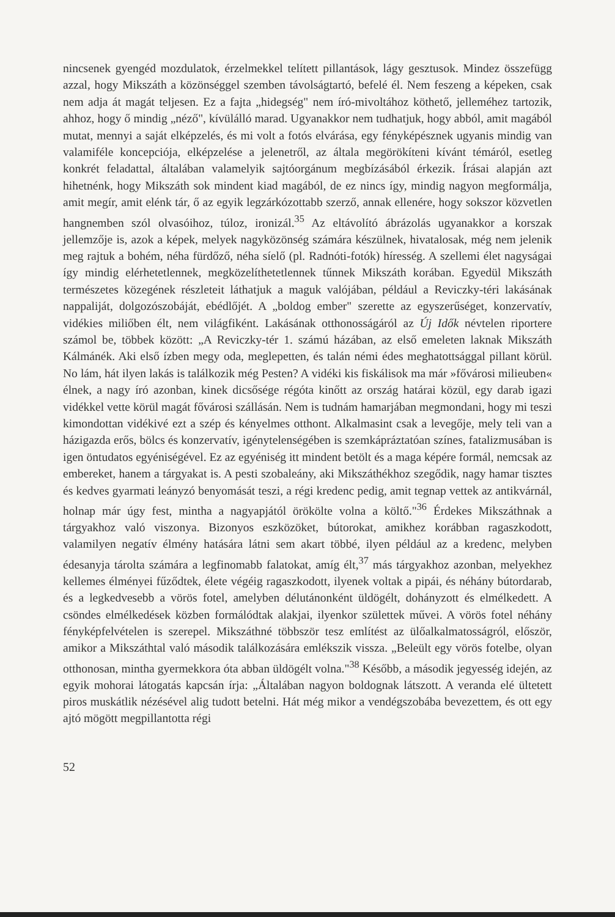nincsenek gyengéd mozdulatok, érzelmekkel telített pillantások, lágy gesztusok. Mindez összefügg azzal, hogy Mikszáth a közönséggel szemben távolságtartó, befelé él. Nem feszeng a képeken, csak nem adja át magát teljesen. Ez a fajta „hidegség" nem író-mivoltához köthető, jelleméhez tartozik, ahhoz, hogy ő mindig „néző", kívülálló marad. Ugyanakkor nem tudhatjuk, hogy abból, amit magából mutat, mennyi a saját elképzelés, és mi volt a fotós elvárása, egy fényképésznek ugyanis mindig van valamiféle koncepciója, elképzelése a jelenetről, az általa megörökíteni kívánt témáról, esetleg konkrét feladattal, általában valamelyik sajtóorgánum megbízásából érkezik. Írásai alapján azt hihetnénk, hogy Mikszáth sok mindent kiad magából, de ez nincs így, mindig nagyon megformálja, amit megír, amit elénk tár, ő az egyik legzárkózottabb szerző, annak ellenére, hogy sokszor közvetlen hangnemben szól olvasóihoz, túloz, ironizál.<sup>35</sup> Az eltávolító ábrázolás ugyanakkor a korszak jellemzője is, azok a képek, melyek nagyközönség számára készülnek, hivatalosak, még nem jelenik meg rajtuk a bohém, néha fürdőző, néha síelő (pl. Radnóti-fotók) híresség. A szellemi élet nagyságai így mindig elérhetetlennek, megközelíthetetlennek tűnnek Mikszáth korában. Egyedül Mikszáth természetes közegének részleteit láthatjuk a maguk valójában, például a Reviczky-téri lakásának nappaliját, dolgozószobáját, ebédlőjét. A „boldog ember" szerette az egyszerűséget, konzervatív, vidékies miliőben élt, nem világfiként. Lakásának otthonosságáról az Új Idők névtelen riportere számol be, többek között: „A Reviczky-tér 1. számú házában, az első emeleten laknak Mikszáth Kálmánék. Aki első ízben megy oda, meglepetten, és talán némi édes meghatottsággal pillant körül. No lám, hát ilyen lakás is találkozik még Pesten? A vidéki kis fiskálisok ma már »fővárosi milieuben« élnek, a nagy író azonban, kinek dicsősége régóta kinőtt az ország határai közül, egy darab igazi vidékkel vette körül magát fővárosi szállásán. Nem is tudnám hamarjában megmondani, hogy mi teszi kimondottan vidékivé ezt a szép és kényelmes otthont. Alkalmasint csak a levegője, mely teli van a házigazda erős, bölcs és konzervatív, igénytelenségében is szemkápráztatóan színes, fatalizmusában is igen öntudatos egyéniségével. Ez az egyéniség itt mindent betölt és a maga képére formál, nemcsak az embereket, hanem a tárgyakat is. A pesti szobaleány, aki Mikszáthékhoz szegődik, nagy hamar tisztes és kedves gyarmati leányzó benyomását teszi, a régi kredenc pedig, amit tegnap vettek az antikvárnál, holnap már úgy fest, mintha a nagyapjától örökölte volna a költő."<sup>36</sup> Érdekes Mikszáthnak a tárgyakhoz való viszonya. Bizonyos eszközöket, bútorokat, amikhez korábban ragaszkodott, valamilyen negatív élmény hatására látni sem akart többé, ilyen például az a kredenc, melyben édesanyja tárolta számára a legfinomabb falatokat, amíg élt,<sup>37</sup> más tárgyakhoz azonban, melyekhez kellemes élményei fűződtek, élete végéig ragaszkodott, ilyenek voltak a pipái, és néhány bútordarab, és a legkedvesebb a vörös fotel, amelyben délutánonként üldögélt, dohányzott és elmélkedett. A csöndes elmélkedések közben formálódtak alakjai, ilyenkor születtek művei. A vörös fotel néhány fényképfelvételen is szerepel. Mikszáthné többször tesz említést az ülőalkalmatosságról, először, amikor a Mikszáthtal való második találkozására emlékszik vissza. „Beleült egy vörös fotelbe, olyan otthonosan, mintha gyermekkora óta abban üldögélt volna."<sup>38</sup> Később, a második jegyesség idején, az egyik mohorai látogatás kapcsán írja: „Általában nagyon boldognak látszott. A veranda elé ültetett piros muskátlik nézésével alig tudott betelni. Hát még mikor a vendégszobába bevezettem, és ott egy ajtó mögött megpillantotta régi
52